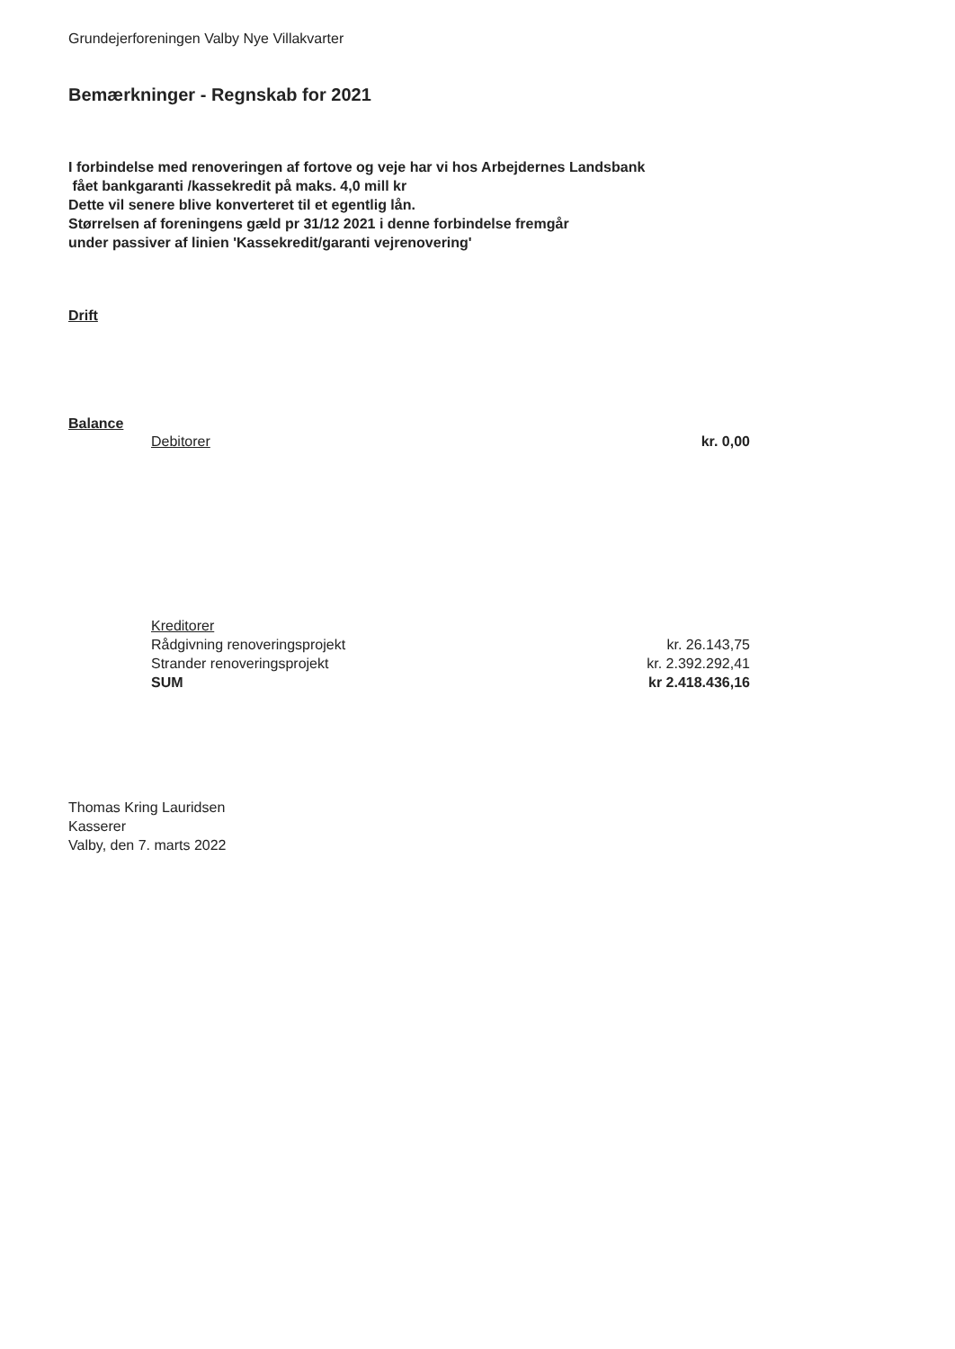Grundejerforeningen Valby Nye Villakvarter
Bemærkninger - Regnskab for 2021
I forbindelse med renoveringen af fortove og veje har vi hos Arbejdernes Landsbank
fået bankgaranti /kassekredit på maks. 4,0 mill kr
Dette vil senere blive konverteret til et egentlig lån.
Størrelsen af foreningens gæld pr 31/12 2021 i denne forbindelse fremgår
under passiver af linien 'Kassekredit/garanti vejrenovering'
Drift
Balance
| Debitorer | kr. 0,00 |
| Kreditorer | |
| Rådgivning renoveringsprojekt | kr. 26.143,75 |
| Strander renoveringsprojekt | kr. 2.392.292,41 |
| SUM | kr 2.418.436,16 |
Thomas Kring Lauridsen
Kasserer
Valby, den 7. marts 2022